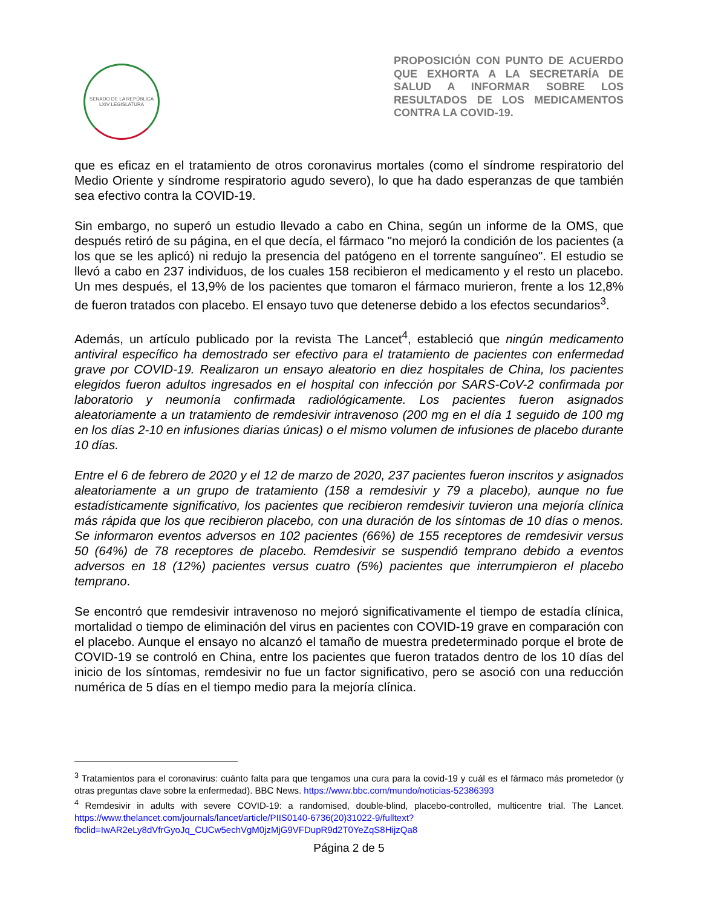SENADO DE LA REPÚBLICA
LXIV LEGISLATURA
PROPOSICIÓN CON PUNTO DE ACUERDO QUE EXHORTA A LA SECRETARÍA DE SALUD A INFORMAR SOBRE LOS RESULTADOS DE LOS MEDICAMENTOS CONTRA LA COVID-19.
que es eficaz en el tratamiento de otros coronavirus mortales (como el síndrome respiratorio del Medio Oriente y síndrome respiratorio agudo severo), lo que ha dado esperanzas de que también sea efectivo contra la COVID-19.
Sin embargo, no superó un estudio llevado a cabo en China, según un informe de la OMS, que después retiró de su página, en el que decía, el fármaco "no mejoró la condición de los pacientes (a los que se les aplicó) ni redujo la presencia del patógeno en el torrente sanguíneo". El estudio se llevó a cabo en 237 individuos, de los cuales 158 recibieron el medicamento y el resto un placebo. Un mes después, el 13,9% de los pacientes que tomaron el fármaco murieron, frente a los 12,8% de fueron tratados con placebo. El ensayo tuvo que detenerse debido a los efectos secundarios<sup>3</sup>.
Además, un artículo publicado por la revista The Lancet<sup>4</sup>, estableció que ningún medicamento antiviral específico ha demostrado ser efectivo para el tratamiento de pacientes con enfermedad grave por COVID-19. Realizaron un ensayo aleatorio en diez hospitales de China, los pacientes elegidos fueron adultos ingresados en el hospital con infección por SARS-CoV-2 confirmada por laboratorio y neumonía confirmada radiológicamente. Los pacientes fueron asignados aleatoriamente a un tratamiento de remdesivir intravenoso (200 mg en el día 1 seguido de 100 mg en los días 2-10 en infusiones diarias únicas) o el mismo volumen de infusiones de placebo durante 10 días.
Entre el 6 de febrero de 2020 y el 12 de marzo de 2020, 237 pacientes fueron inscritos y asignados aleatoriamente a un grupo de tratamiento (158 a remdesivir y 79 a placebo), aunque no fue estadísticamente significativo, los pacientes que recibieron remdesivir tuvieron una mejoría clínica más rápida que los que recibieron placebo, con una duración de los síntomas de 10 días o menos. Se informaron eventos adversos en 102 pacientes (66%) de 155 receptores de remdesivir versus 50 (64%) de 78 receptores de placebo. Remdesivir se suspendió temprano debido a eventos adversos en 18 (12%) pacientes versus cuatro (5%) pacientes que interrumpieron el placebo temprano.
Se encontró que remdesivir intravenoso no mejoró significativamente el tiempo de estadía clínica, mortalidad o tiempo de eliminación del virus en pacientes con COVID-19 grave en comparación con el placebo. Aunque el ensayo no alcanzó el tamaño de muestra predeterminado porque el brote de COVID-19 se controló en China, entre los pacientes que fueron tratados dentro de los 10 días del inicio de los síntomas, remdesivir no fue un factor significativo, pero se asoció con una reducción numérica de 5 días en el tiempo medio para la mejoría clínica.
<sup>3</sup> Tratamientos para el coronavirus: cuánto falta para que tengamos una cura para la covid-19 y cuál es el fármaco más prometedor (y otras preguntas clave sobre la enfermedad). BBC News. https://www.bbc.com/mundo/noticias-52386393
<sup>4</sup> Remdesivir in adults with severe COVID-19: a randomised, double-blind, placebo-controlled, multicentre trial. The Lancet. https://www.thelancet.com/journals/lancet/article/PIIS0140-6736(20)31022-9/fulltext?fbclid=IwAR2eLy8dVfrGyoJq_CUCw5echVgM0jzMjG9VFDupR9d2T0YeZqS8HijzQa8
Página 2 de 5